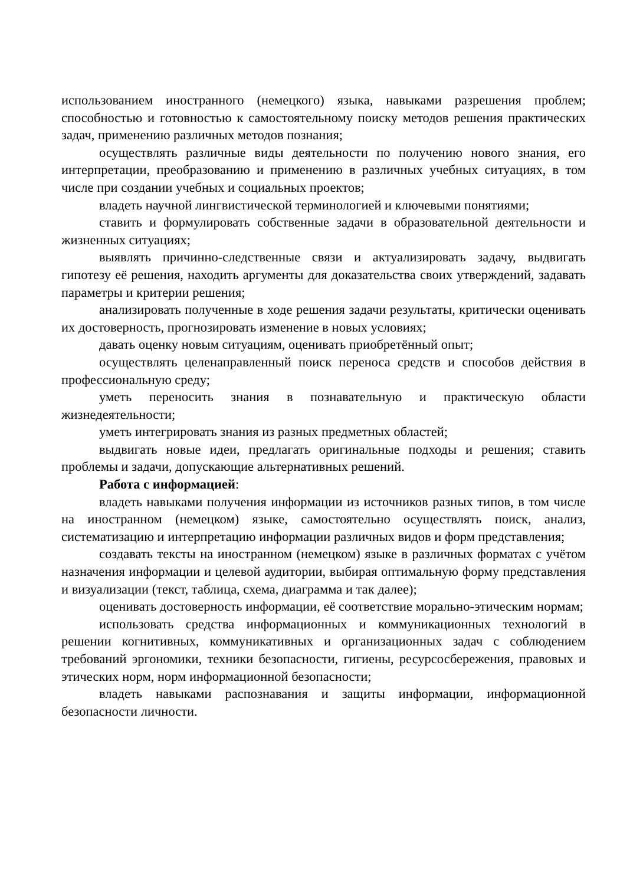использованием иностранного (немецкого) языка, навыками разрешения проблем; способностью и готовностью к самостоятельному поиску методов решения практических задач, применению различных методов познания;
осуществлять различные виды деятельности по получению нового знания, его интерпретации, преобразованию и применению в различных учебных ситуациях, в том числе при создании учебных и социальных проектов;
владеть научной лингвистической терминологией и ключевыми понятиями;
ставить и формулировать собственные задачи в образовательной деятельности и жизненных ситуациях;
выявлять причинно-следственные связи и актуализировать задачу, выдвигать гипотезу её решения, находить аргументы для доказательства своих утверждений, задавать параметры и критерии решения;
анализировать полученные в ходе решения задачи результаты, критически оценивать их достоверность, прогнозировать изменение в новых условиях;
давать оценку новым ситуациям, оценивать приобретённый опыт;
осуществлять целенаправленный поиск переноса средств и способов действия в профессиональную среду;
уметь переносить знания в познавательную и практическую области жизнедеятельности;
уметь интегрировать знания из разных предметных областей;
выдвигать новые идеи, предлагать оригинальные подходы и решения; ставить проблемы и задачи, допускающие альтернативных решений.
Работа с информацией:
владеть навыками получения информации из источников разных типов, в том числе на иностранном (немецком) языке, самостоятельно осуществлять поиск, анализ, систематизацию и интерпретацию информации различных видов и форм представления;
создавать тексты на иностранном (немецком) языке в различных форматах с учётом назначения информации и целевой аудитории, выбирая оптимальную форму представления и визуализации (текст, таблица, схема, диаграмма и так далее);
оценивать достоверность информации, её соответствие морально-этическим нормам;
использовать средства информационных и коммуникационных технологий в решении когнитивных, коммуникативных и организационных задач с соблюдением требований эргономики, техники безопасности, гигиены, ресурсосбережения, правовых и этических норм, норм информационной безопасности;
владеть навыками распознавания и защиты информации, информационной безопасности личности.